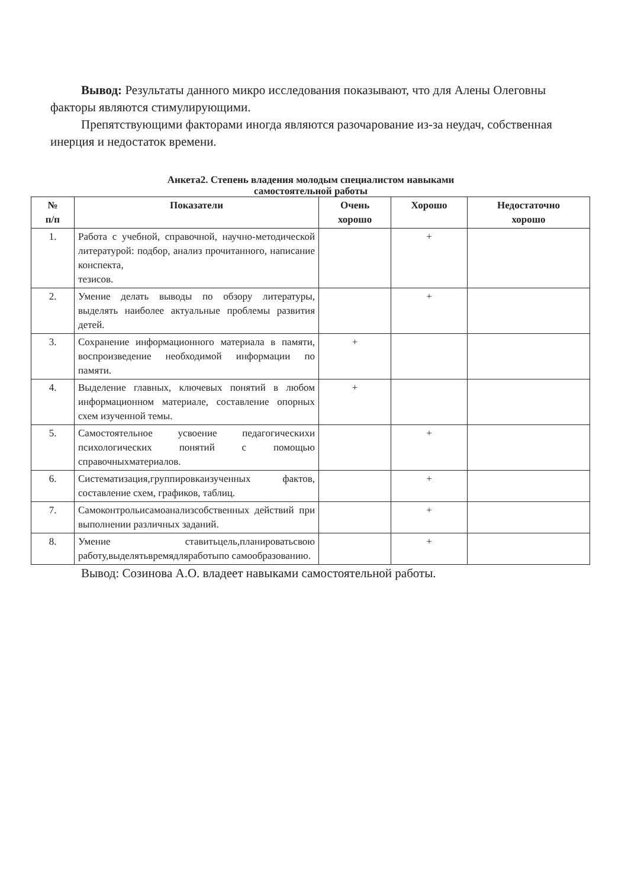Вывод: Результаты данного микро исследования показывают, что для Алены Олеговны факторы являются стимулирующими.
Препятствующими факторами иногда являются разочарование из-за неудач, собственная инерция и недостаток времени.
Анкета2. Степень владения молодым специалистом навыками
самостоятельной работы
| № п/п | Показатели | Очень хорошо | Хорошо | Недостаточно хорошо |
| --- | --- | --- | --- | --- |
| 1. | Работа с учебной, справочной, научно-методической литературой: подбор, анализ прочитанного, написание конспекта, тезисов. | | + | |
| 2. | Умение делать выводы по обзору литературы, выделять наиболее актуальные проблемы развития детей. | | + | |
| 3. | Сохранение информационного материала в памяти, воспроизведение необходимой информации по памяти. | + | | |
| 4. | Выделение главных, ключевых понятий в любом информационном материале, составление опорных схем изученной темы. | + | | |
| 5. | Самостоятельное усвоение педагогическихи психологических понятий с помощью справочныхматериалов. | | + | |
| 6. | Систематизация,группировкаизученных фактов, составление схем, графиков, таблиц. | | + | |
| 7. | Самоконтрольисамоанализсобственных действий при выполнении различных заданий. | | + | |
| 8. | Умение ставитьцель,планироватьсвою работу,выделятьвремядляработыпо самообразованию. | | + | |
Вывод: Созинова А.О. владеет навыками самостоятельной работы.